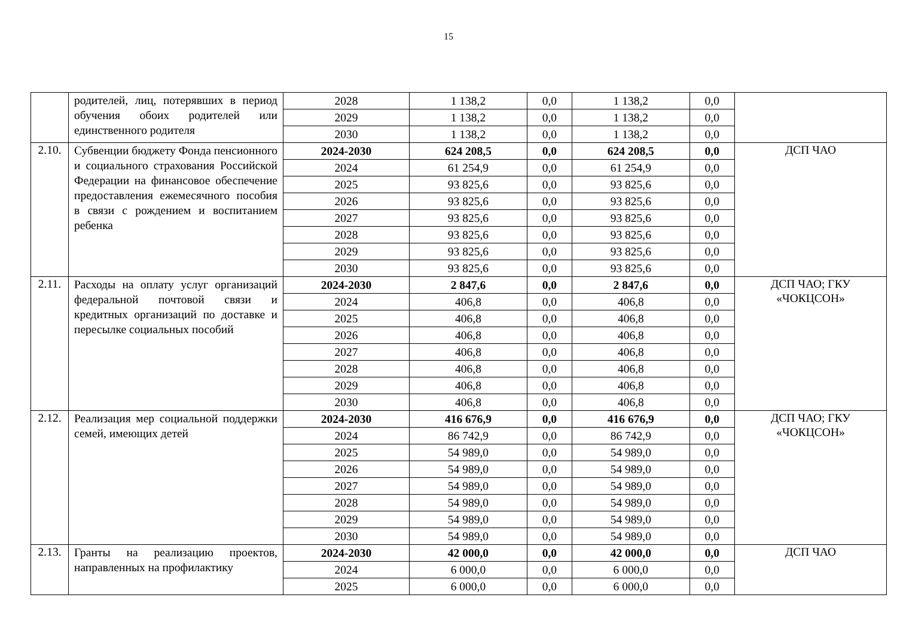15
| | родителей, лиц, потерявших в период обучения обоих родителей или единственного родителя | 2028 | 1 138,2 | 0,0 | 1 138,2 | 0,0 | |
| | | 2029 | 1 138,2 | 0,0 | 1 138,2 | 0,0 | |
| | | 2030 | 1 138,2 | 0,0 | 1 138,2 | 0,0 | |
| 2.10. | Субвенции бюджету Фонда пенсионного и социального страхования Российской Федерации на финансовое обеспечение предоставления ежемесячного пособия в связи с рождением и воспитанием ребенка | 2024-2030 | 624 208,5 | 0,0 | 624 208,5 | 0,0 | ДСП ЧАО |
| | | 2024 | 61 254,9 | 0,0 | 61 254,9 | 0,0 | |
| | | 2025 | 93 825,6 | 0,0 | 93 825,6 | 0,0 | |
| | | 2026 | 93 825,6 | 0,0 | 93 825,6 | 0,0 | |
| | | 2027 | 93 825,6 | 0,0 | 93 825,6 | 0,0 | |
| | | 2028 | 93 825,6 | 0,0 | 93 825,6 | 0,0 | |
| | | 2029 | 93 825,6 | 0,0 | 93 825,6 | 0,0 | |
| | | 2030 | 93 825,6 | 0,0 | 93 825,6 | 0,0 | |
| 2.11. | Расходы на оплату услуг организаций федеральной почтовой связи и кредитных организаций по доставке и пересылке социальных пособий | 2024-2030 | 2 847,6 | 0,0 | 2 847,6 | 0,0 | ДСП ЧАО; ГКУ «ЧОКЦСОН» |
| | | 2024 | 406,8 | 0,0 | 406,8 | 0,0 | |
| | | 2025 | 406,8 | 0,0 | 406,8 | 0,0 | |
| | | 2026 | 406,8 | 0,0 | 406,8 | 0,0 | |
| | | 2027 | 406,8 | 0,0 | 406,8 | 0,0 | |
| | | 2028 | 406,8 | 0,0 | 406,8 | 0,0 | |
| | | 2029 | 406,8 | 0,0 | 406,8 | 0,0 | |
| | | 2030 | 406,8 | 0,0 | 406,8 | 0,0 | |
| 2.12. | Реализация мер социальной поддержки семей, имеющих детей | 2024-2030 | 416 676,9 | 0,0 | 416 676,9 | 0,0 | ДСП ЧАО; ГКУ «ЧОКЦСОН» |
| | | 2024 | 86 742,9 | 0,0 | 86 742,9 | 0,0 | |
| | | 2025 | 54 989,0 | 0,0 | 54 989,0 | 0,0 | |
| | | 2026 | 54 989,0 | 0,0 | 54 989,0 | 0,0 | |
| | | 2027 | 54 989,0 | 0,0 | 54 989,0 | 0,0 | |
| | | 2028 | 54 989,0 | 0,0 | 54 989,0 | 0,0 | |
| | | 2029 | 54 989,0 | 0,0 | 54 989,0 | 0,0 | |
| | | 2030 | 54 989,0 | 0,0 | 54 989,0 | 0,0 | |
| 2.13. | Гранты на реализацию проектов, направленных на профилактику | 2024-2030 | 42 000,0 | 0,0 | 42 000,0 | 0,0 | ДСП ЧАО |
| | | 2024 | 6 000,0 | 0,0 | 6 000,0 | 0,0 | |
| | | 2025 | 6 000,0 | 0,0 | 6 000,0 | 0,0 | |